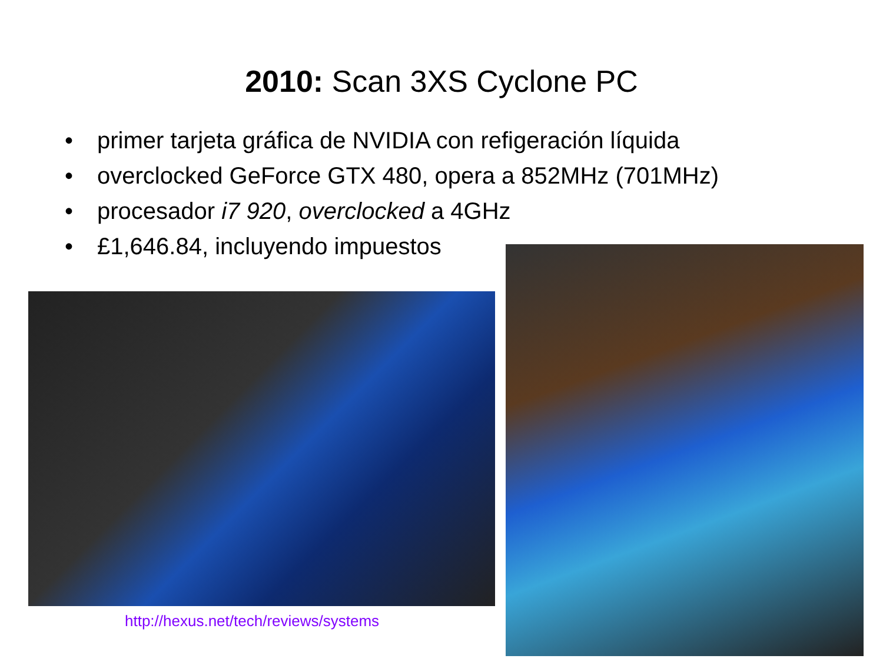2010: Scan 3XS Cyclone PC
• primer tarjeta gráfica de NVIDIA con refigeración líquida
• overclocked GeForce GTX 480, opera a 852MHz (701MHz)
• procesador i7 920, overclocked a 4GHz
• £1,646.84, incluyendo impuestos
http://hexus.net/tech/reviews/systems